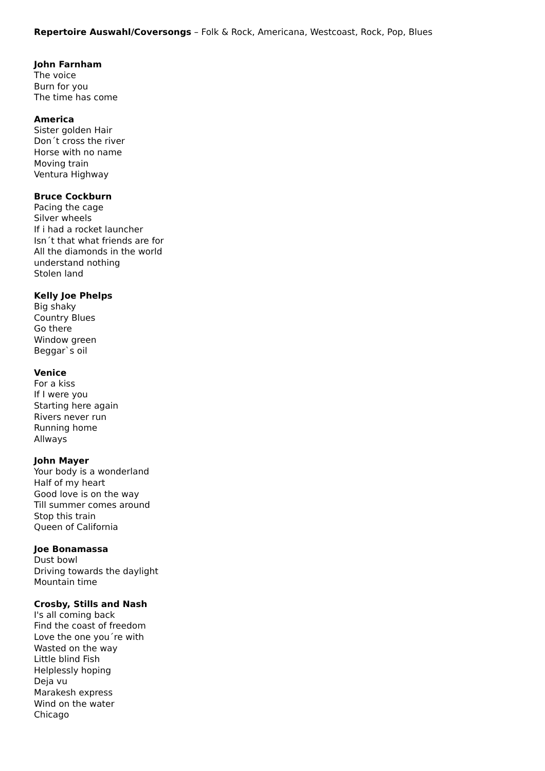Repertoire Auswahl/Coversongs – Folk & Rock, Americana, Westcoast, Rock, Pop, Blues
John Farnham
The voice
Burn for you
The time has come
America
Sister golden Hair
Don´t cross the river
Horse with no name
Moving train
Ventura Highway
Bruce Cockburn
Pacing the cage
Silver wheels
If i had a rocket launcher
Isn´t that what friends are for
All the diamonds in the world
understand nothing
Stolen land
Kelly Joe Phelps
Big shaky
Country Blues
Go there
Window green
Beggar`s oil
Venice
For a kiss
If I were you
Starting here again
Rivers never run
Running home
Allways
John Mayer
Your body is a wonderland
Half of my heart
Good love is on the way
Till summer comes around
Stop this train
Queen of California
Joe Bonamassa
Dust bowl
Driving towards the daylight
Mountain time
Crosby, Stills and Nash
I's all coming back
Find the coast of freedom
Love the one you´re with
Wasted on the way
Little blind Fish
Helplessly hoping
Deja vu
Marakesh express
Wind on the water
Chicago